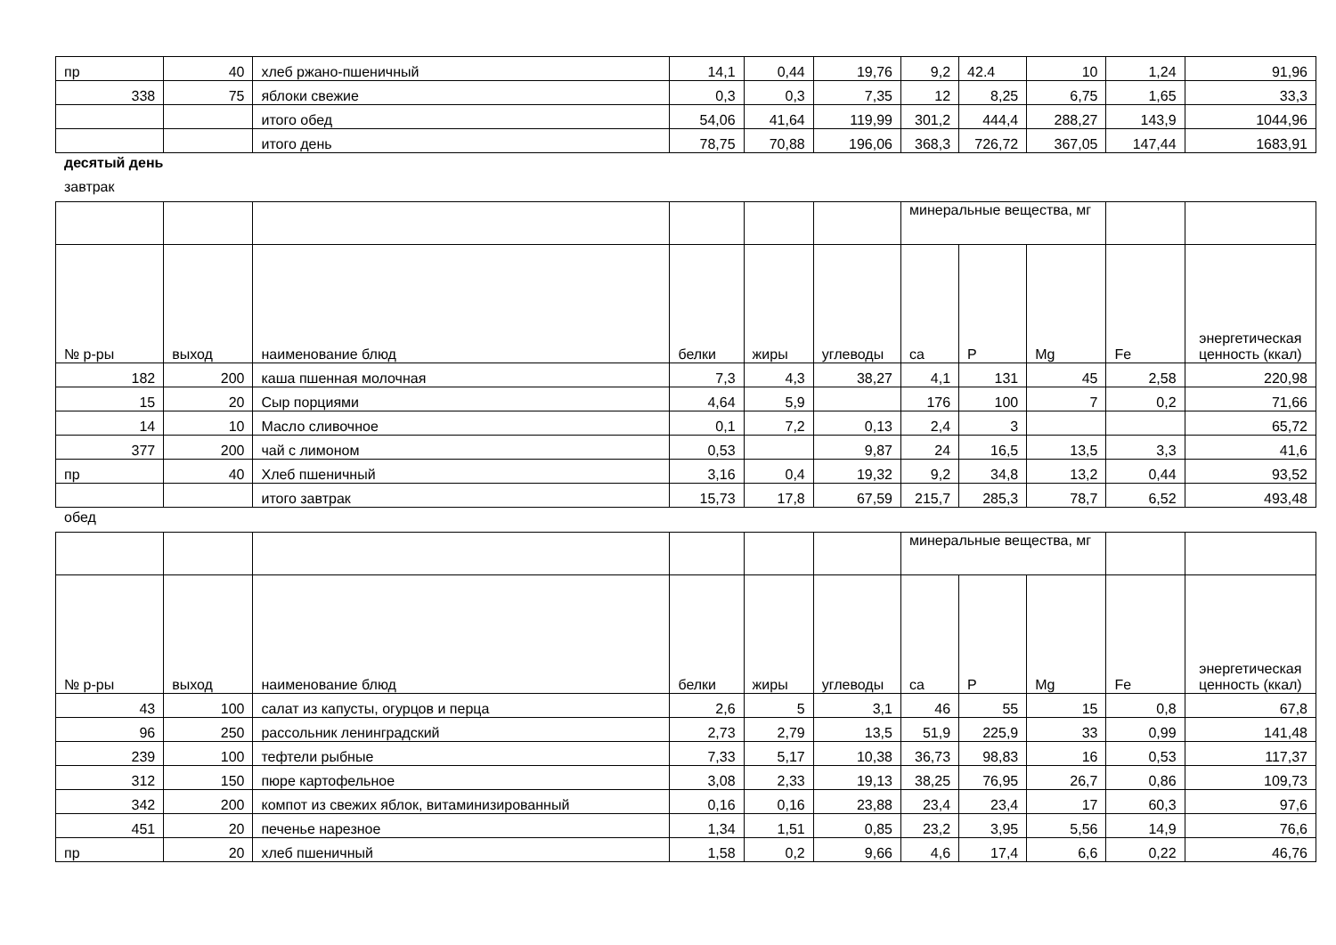| пр | 40 | хлеб ржано-пшеничный | 14,1 | 0,44 | 19,76 | 9,2 | 42.4 | 10 | 1,24 | 91,96 |
| 338 | 75 | яблоки свежие | 0,3 | 0,3 | 7,35 | 12 | 8,25 | 6,75 | 1,65 | 33,3 |
| | | итого обед | 54,06 | 41,64 | 119,99 | 301,2 | 444,4 | 288,27 | 143,9 | 1044,96 |
| | | итого день | 78,75 | 70,88 | 196,06 | 368,3 | 726,72 | 367,05 | 147,44 | 1683,91 |
десятый день
завтрак
| | | | | | | минеральные вещества, мг | | | | |
| --- | --- | --- | --- | --- | --- | --- | --- | --- | --- | --- |
| № р-ры | выход | наименование блюд | белки | жиры | углеводы | ca | P | Mg | Fe | энергетическая ценность (ккал) |
| 182 | 200 | каша пшенная молочная | 7,3 | 4,3 | 38,27 | 4,1 | 131 | 45 | 2,58 | 220,98 |
| 15 | 20 | Сыр порциями | 4,64 | 5,9 | | 176 | 100 | 7 | 0,2 | 71,66 |
| 14 | 10 | Масло сливочное | 0,1 | 7,2 | 0,13 | 2,4 | 3 | | | 65,72 |
| 377 | 200 | чай с лимоном | 0,53 | | 9,87 | 24 | 16,5 | 13,5 | 3,3 | 41,6 |
| пр | 40 | Хлеб пшеничный | 3,16 | 0,4 | 19,32 | 9,2 | 34,8 | 13,2 | 0,44 | 93,52 |
| | | итого завтрак | 15,73 | 17,8 | 67,59 | 215,7 | 285,3 | 78,7 | 6,52 | 493,48 |
обед
| | | | | | | минеральные вещества, мг | | | | |
| --- | --- | --- | --- | --- | --- | --- | --- | --- | --- | --- |
| № р-ры | выход | наименование блюд | белки | жиры | углеводы | ca | P | Mg | Fe | энергетическая ценность (ккал) |
| 43 | 100 | салат из капусты, огурцов и перца | 2,6 | 5 | 3,1 | 46 | 55 | 15 | 0,8 | 67,8 |
| 96 | 250 | рассольник ленинградский | 2,73 | 2,79 | 13,5 | 51,9 | 225,9 | 33 | 0,99 | 141,48 |
| 239 | 100 | тефтели рыбные | 7,33 | 5,17 | 10,38 | 36,73 | 98,83 | 16 | 0,53 | 117,37 |
| 312 | 150 | пюре картофельное | 3,08 | 2,33 | 19,13 | 38,25 | 76,95 | 26,7 | 0,86 | 109,73 |
| 342 | 200 | компот из свежих яблок, витаминизированный | 0,16 | 0,16 | 23,88 | 23,4 | 23,4 | 17 | 60,3 | 97,6 |
| 451 | 20 | печенье нарезное | 1,34 | 1,51 | 0,85 | 23,2 | 3,95 | 5,56 | 14,9 | 76,6 |
| пр | 20 | хлеб пшеничный | 1,58 | 0,2 | 9,66 | 4,6 | 17,4 | 6,6 | 0,22 | 46,76 |